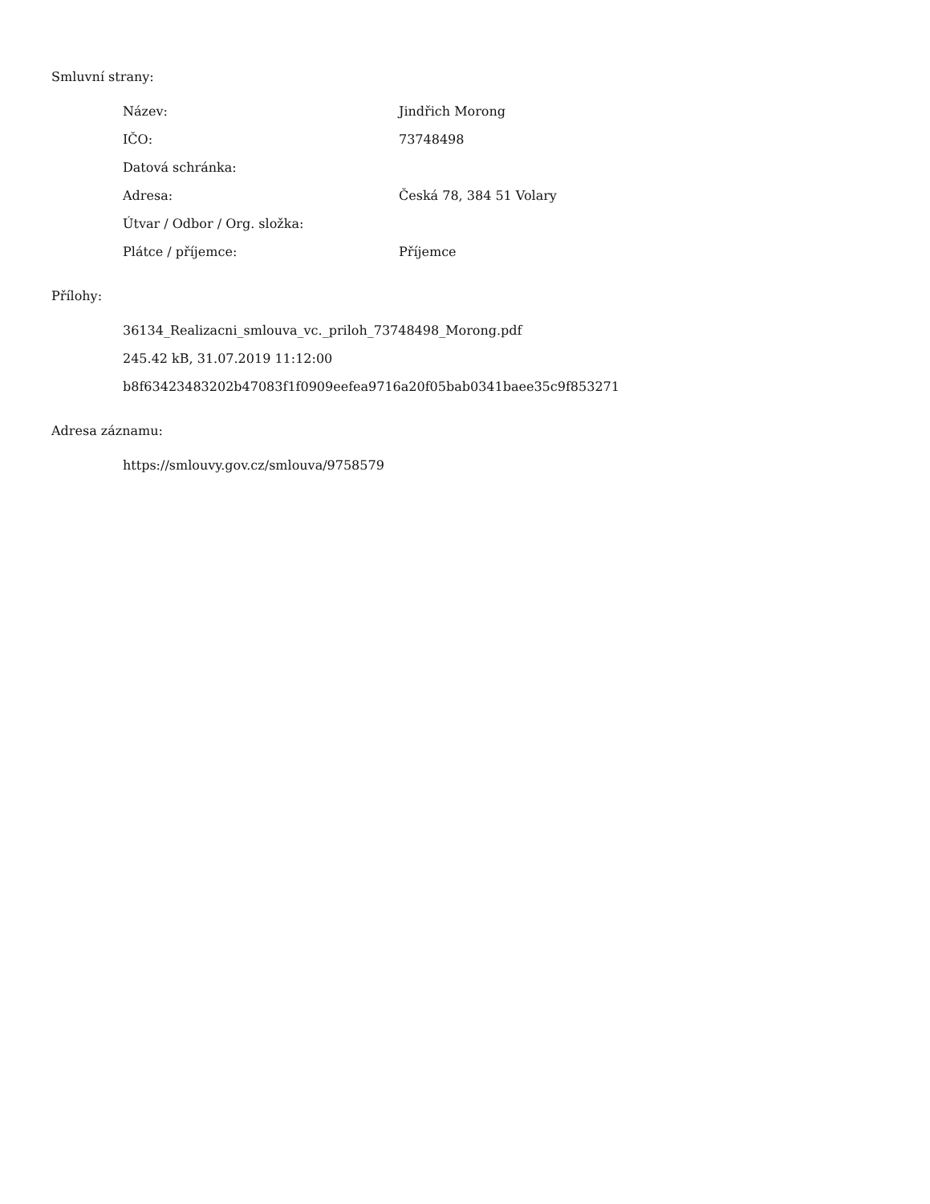Smluvní strany:
| Název: | Jindřich Morong |
| IČO: | 73748498 |
| Datová schránka: | |
| Adresa: | Česká 78, 384 51 Volary |
| Útvar / Odbor / Org. složka: | |
| Plátce / příjemce: | Příjemce |
Přílohy:
36134_Realizacni_smlouva_vc._priloh_73748498_Morong.pdf
245.42 kB, 31.07.2019 11:12:00
b8f63423483202b47083f1f0909eefea9716a20f05bab0341baee35c9f853271
Adresa záznamu:
https://smlouvy.gov.cz/smlouva/9758579